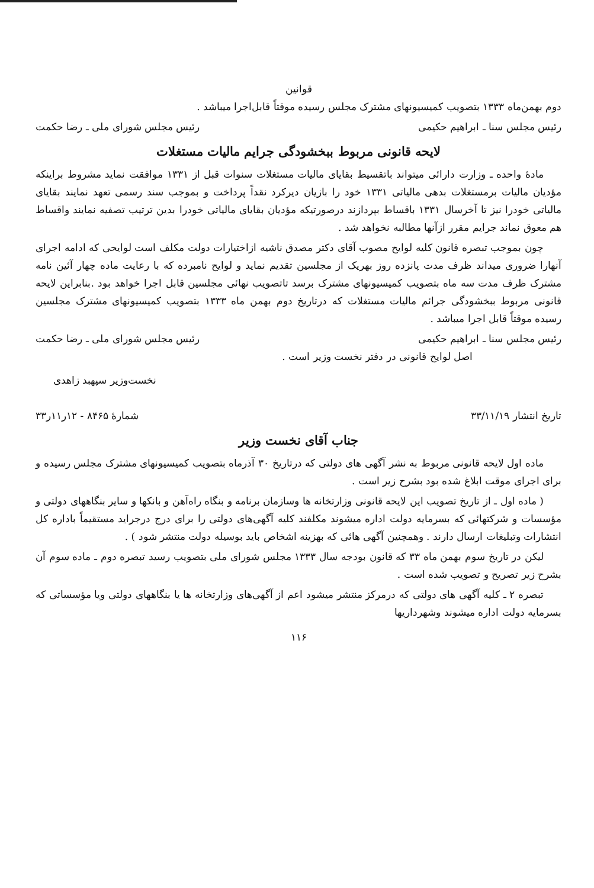قوانین
دوم بهمن‌ماه ۱۳۳۳ بتصویب کمیسیونهای مشترک مجلس رسیده موقتاً قابل‌اجرا میباشد .
رئیس مجلس سنا ـ ابراهیم حکیمی رئیس مجلس شورای ملی ـ رضا حکمت
لایحه قانونی مربوط ببخشودگی جرایم مالیات مستغلات
مادهٔ واحده ـ وزارت دارائی میتواند باتقسیط بقایای مالیات مستغلات سنوات قبل از ۱۳۳۱ موافقت نماید مشروط براینکه مؤدیان مالیات برمستغلات بدهی مالیاتی ۱۳۳۱ خود را بازیان دیرکرد نقداً پرداخت و بموجب سند رسمی تعهد نمایند بقایای مالیاتی خودرا نیز تا آخرسال ۱۳۳۱ باقساط بپردازند درصورتیکه مؤدیان بقایای مالیاتی خودرا بدین ترتیب تصفیه نمایند واقساط هم معوق نماند جرایم مقرر ازآنها مطالبه نخواهد شد .
چون بموجب تبصره قانون کلیه لوایح مصوب آقای دکتر مصدق ناشیه ازاختیارات دولت مکلف است لوایحی که ادامه اجرای آنهارا ضروری میداند ظرف مدت پانزده روز بهریک از مجلسین تقدیم نماید و لوایح نامبرده که با رعایت ماده چهار آئین نامه مشترک ظرف مدت سه ماه بتصویب کمیسیونهای مشترک برسد تاتصویب نهائی مجلسین قابل اجرا خواهد بود .بنابراین لایحه قانونی مربوط ببخشودگی جرائم مالیات مستغلات که درتاریخ دوم بهمن ماه ۱۳۳۳ بتصویب کمیسیونهای مشترک مجلسین رسیده موقتاً قابل اجرا میباشد .
رئیس مجلس سنا ـ ابراهیم حکیمی رئیس مجلس شورای ملی ـ رضا حکمت
اصل لوایح قانونی در دفتر نخست وزیر است .
نخست‌وزیر سپهبد زاهدی
تاریخ انتشار ۳۳/۱۱/۱۹ شمارهٔ ۸۴۶۵ - ۱۲ر۱۱ر۳۳
جناب آقای نخست وزیر
ماده اول لایحه قانونی مربوط به نشر آگهی های دولتی که درتاریخ ۳۰ آذرماه بتصویب کمیسیونهای مشترک مجلس رسیده و برای اجرای موقت ابلاغ شده بود بشرح زیر است .
( ماده اول ـ از تاریخ تصویب این لایحه قانونی وزارتخانه ها وسازمان برنامه و بنگاه راه‌آهن و بانکها و سایر بنگاههای دولتی و مؤسسات و شرکتهائی که بسرمایه دولت اداره میشوند مکلفند کلیه آگهی‌های دولتی را برای درج درجراید مستقیماً باداره کل انتشارات وتبلیغات ارسال دارند . وهمچنین آگهی هائی که بهزینه اشخاص باید بوسیله دولت منتشر شود ) .
لیکن در تاریخ سوم بهمن ماه ۳۳ که قانون بودجه سال ۱۳۳۳ مجلس شورای ملی بتصویب رسید تبصره دوم ـ ماده سوم آن بشرح زیر تصریح و تصویب شده است .
تبصره ۲ ـ کلیه آگهی های دولتی که درمرکز منتشر میشود اعم از آگهی‌های وزارتخانه ها یا بنگاههای دولتی ویا مؤسساتی که بسرمایه دولت اداره میشوند وشهرداریها
۱۱۶